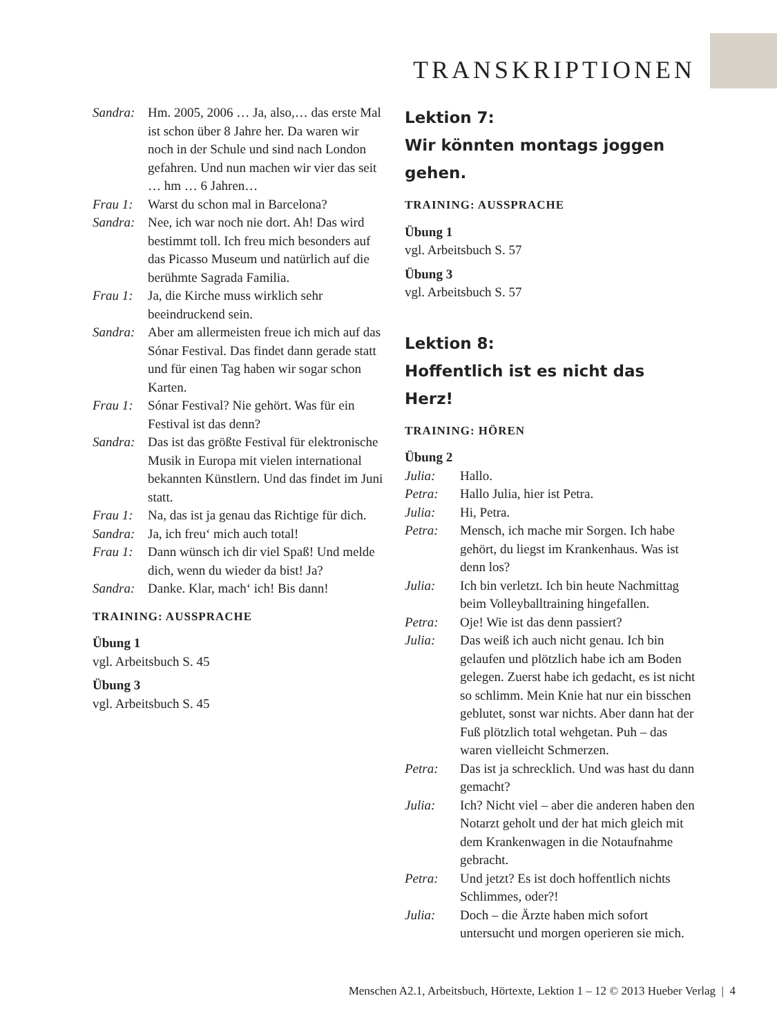TRANSKRIPTIONEN
Sandra: Hm. 2005, 2006 … Ja, also,… das erste Mal ist schon über 8 Jahre her. Da waren wir noch in der Schule und sind nach London gefahren. Und nun machen wir vier das seit … hm … 6 Jahren…
Frau 1: Warst du schon mal in Barcelona?
Sandra: Nee, ich war noch nie dort. Ah! Das wird bestimmt toll. Ich freu mich besonders auf das Picasso Museum und natürlich auf die berühmte Sagrada Familia.
Frau 1: Ja, die Kirche muss wirklich sehr beeindruckend sein.
Sandra: Aber am allermeisten freue ich mich auf das Sónar Festival. Das findet dann gerade statt und für einen Tag haben wir sogar schon Karten.
Frau 1: Sónar Festival? Nie gehört. Was für ein Festival ist das denn?
Sandra: Das ist das größte Festival für elektronische Musik in Europa mit vielen international bekannten Künstlern. Und das findet im Juni statt.
Frau 1: Na, das ist ja genau das Richtige für dich.
Sandra: Ja, ich freu‘ mich auch total!
Frau 1: Dann wünsch ich dir viel Spaß! Und melde dich, wenn du wieder da bist! Ja?
Sandra: Danke. Klar, mach‘ ich! Bis dann!
TRAINING: AUSSPRACHE
Übung 1
vgl. Arbeitsbuch S. 45
Übung 3
vgl. Arbeitsbuch S. 45
Lektion 7:
Wir könnten montags joggen gehen.
TRAINING: AUSSPRACHE
Übung 1
vgl. Arbeitsbuch S. 57
Übung 3
vgl. Arbeitsbuch S. 57
Lektion 8:
Hoffentlich ist es nicht das Herz!
TRAINING: HÖREN
Übung 2
Julia: Hallo.
Petra: Hallo Julia, hier ist Petra.
Julia: Hi, Petra.
Petra: Mensch, ich mache mir Sorgen. Ich habe gehört, du liegst im Krankenhaus. Was ist denn los?
Julia: Ich bin verletzt. Ich bin heute Nachmittag beim Volleyballtraining hingefallen.
Petra: Oje! Wie ist das denn passiert?
Julia: Das weiß ich auch nicht genau. Ich bin gelaufen und plötzlich habe ich am Boden gelegen. Zuerst habe ich gedacht, es ist nicht so schlimm. Mein Knie hat nur ein bisschen geblutet, sonst war nichts. Aber dann hat der Fuß plötzlich total wehgetan. Puh – das waren vielleicht Schmerzen.
Petra: Das ist ja schrecklich. Und was hast du dann gemacht?
Julia: Ich? Nicht viel – aber die anderen haben den Notarzt geholt und der hat mich gleich mit dem Krankenwagen in die Notaufnahme gebracht.
Petra: Und jetzt? Es ist doch hoffentlich nichts Schlimmes, oder?!
Julia: Doch – die Ärzte haben mich sofort untersucht und morgen operieren sie mich.
Menschen A2.1, Arbeitsbuch, Hörtexte, Lektion 1 – 12 © 2013 Hueber Verlag | 4